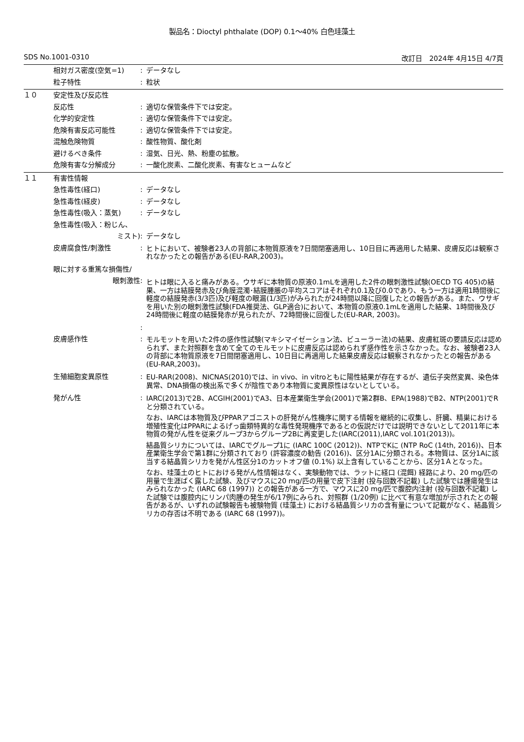製品名：Dioctyl phthalate (DOP) 0.1～40% 白色珪藻土
SDS No.1001-0310 改訂日　2024年 4月15日 4/7頁
相対ガス密度(空気=1) : データなし
粒子特性 : 粒状
１０ 安定性及び反応性
反応性 : 適切な保管条件下では安定。
化学的安定性 : 適切な保管条件下では安定。
危険有害反応可能性 : 適切な保管条件下では安定。
混触危険物質 : 酸性物質、酸化剤
避けるべき条件 : 湿気、日光、熱、粉塵の拡散。
危険有害な分解成分 : 一酸化炭素、二酸化炭素、有害なヒュームなど
１１ 有害性情報
急性毒性(経口) : データなし
急性毒性(経皮) : データなし
急性毒性(吸入：蒸気) : データなし
急性毒性(吸入：粉じん、
ミスト)
:
データなし
皮膚腐食性/刺激性 :
ヒトにおいて、被験者23人の背部に本物質原液を7日間閉塞適用し、10日目に再適用した結果、皮膚反応は観察されなかったとの報告がある(EU-RAR,2003)。
眼に対する重篤な損傷性/
眼刺激性
:
ヒトは眼に入ると痛みがある。ウサギに本物質の原液0.1mLを適用した2件の眼刺激性試験(OECD TG 405)の結果、一方は結膜発赤及び角膜混濁･結膜腫脹の平均スコアはそれぞれ0.1及び0.0であり、もう一方は適用1時間後に軽度の結膜発赤(3/3匹)及び軽度の眼漏(1/3匹)がみられたが24時間以降に回復したとの報告がある。また、ウサギを用いた別の眼刺激性試験(FDA推奨法、GLP適合)において、本物質の原液0.1mLを適用した結果、1時間後及び24時間後に軽度の結膜発赤が見られたが、72時間後に回復した(EU-RAR, 2003)。
:
皮膚感作性 :
モルモットを用いた2件の感作性試験(マキシマイゼーション法、ビューラー法)の結果、皮膚紅斑の要請反応は認められず、また対照群を含めて全てのモルモットに皮膚反応は認められず感作性を示さなかった。なお、被験者23人の背部に本物質原液を7日間閉塞適用し、10日目に再適用した結果皮膚反応は観察されなかったとの報告がある(EU-RAR,2003)。
生殖細胞変異原性 :
EU-RAR(2008)、NICNAS(2010)では、in vivo、in vitroともに陽性結果が存在するが、遺伝子突然変異、染色体異常、DNA損傷の検出系で多くが陰性であり本物質に変異原性はないとしている。
発がん性 :
IARC(2013)で2B、ACGIH(2001)でA3、日本産業衛生学会(2001)で第2群B、EPA(1988)でB2、NTP(2001)でRと分類されている。
なお、IARCは本物質及びPPARアゴニストの肝発がん性機序に関する情報を継続的に収集し、肝臓、精巣における増殖性変化はPPARによるげっ歯類特異的な毒性発現機序であるとの仮説だけでは説明できないとして2011年に本物質の発がん性を従来グループ3からグループ2Bに再変更した(IARC(2011),IARC vol.101(2013))。
結晶質シリカについては、IARCでグループ1に (IARC 100C (2012))、NTPでKに (NTP RoC (14th, 2016))、日本産業衛生学会で第1群に分類されており (許容濃度の勧告 (2016))、区分1Aに分類される。本物質は、区分1Aに該当する結晶質シリカを発がん性区分1のカットオフ値 (0.1%) 以上含有していることから、区分1Ａとなった。
なお、珪藻土のヒトにおける発がん性情報はなく、実験動物では、ラットに経口 (混餌) 経路により、20 mg/匹の用量で生涯ばく露した試験、及びマウスに20 mg/匹の用量で皮下注射 (投与回数不記載) した試験では腫瘍発生はみられなかった (IARC 68 (1997)) との報告がある一方で、マウスに20 mg/匹で腹腔内注射 (投与回数不記載) した試験では腹腔内にリンパ肉腫の発生が6/17例にみられ、対照群 (1/20例) に比べて有意な増加が示されたとの報告があるが、いずれの試験報告も被験物質 (珪藻土) における結晶質シリカの含有量について記載がなく、結晶質シリカの存否は不明である (IARC 68 (1997))。